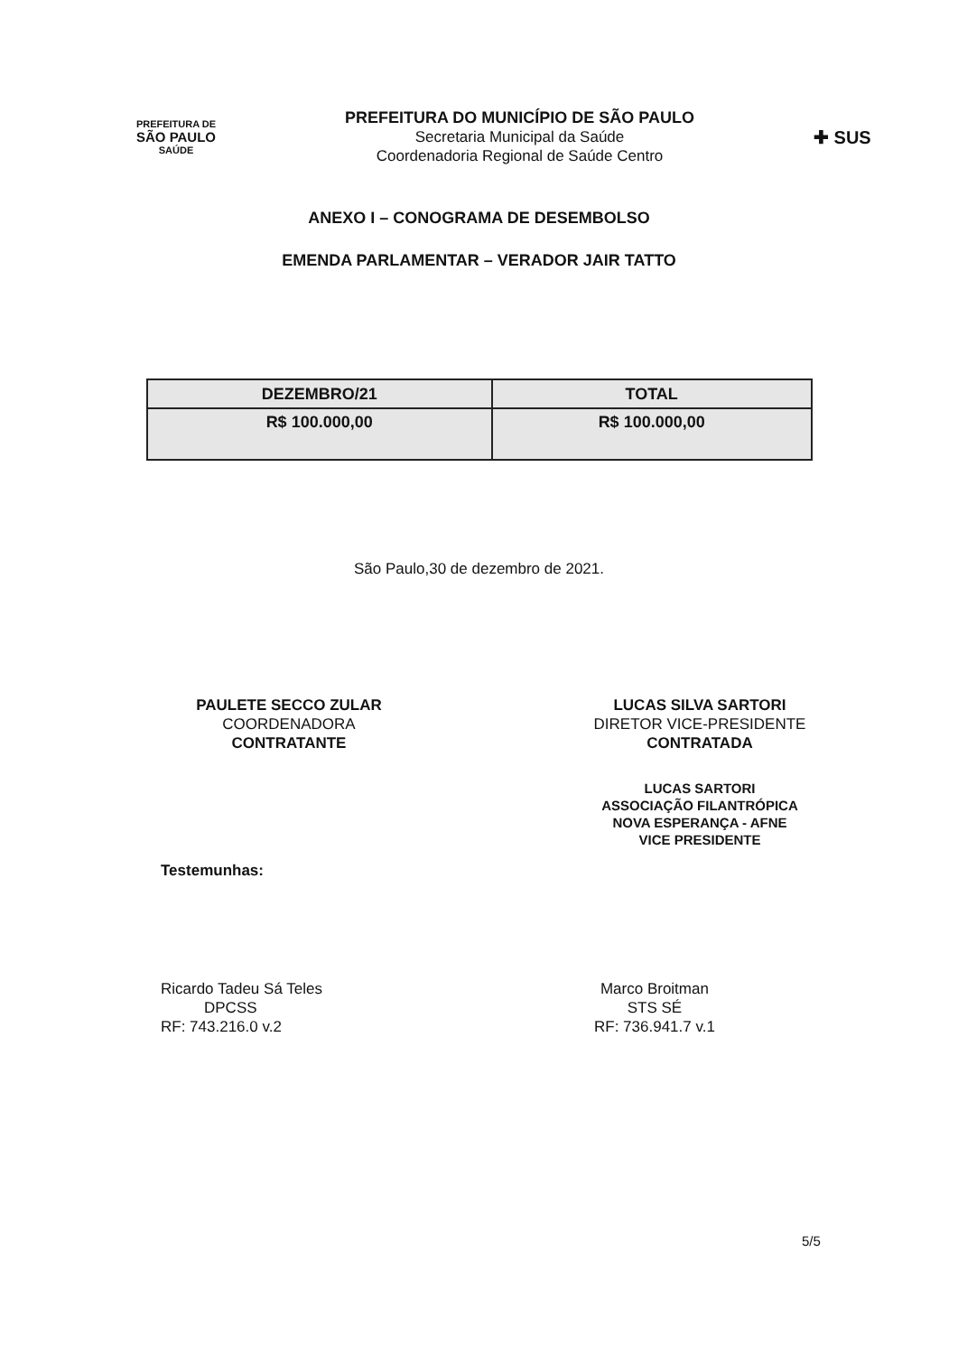PREFEITURA DE
SÃO PAULO
SAÚDE
PREFEITURA DO MUNICÍPIO DE SÃO PAULO
Secretaria Municipal da Saúde
Coordenadoria Regional de Saúde Centro
✚ SUS
ANEXO I – CONOGRAMA DE DESEMBOLSO
EMENDA PARLAMENTAR – VERADOR JAIR TATTO
| DEZEMBRO/21 | TOTAL |
| --- | --- |
| R$ 100.000,00 | R$ 100.000,00 |
São Paulo,30 de dezembro de 2021.
PAULETE SECCO ZULAR
COORDENADORA
CONTRATANTE
LUCAS SILVA SARTORI
DIRETOR VICE-PRESIDENTE
CONTRATADA
LUCAS SARTORI
ASSOCIAÇÃO FILANTRÓPICA
NOVA ESPERANÇA - AFNE
VICE PRESIDENTE
Testemunhas:
Ricardo Tadeu Sá Teles
DPCSS
RF: 743.216.0 v.2
Marco Broitman
STS SÉ
RF: 736.941.7 v.1
5/5